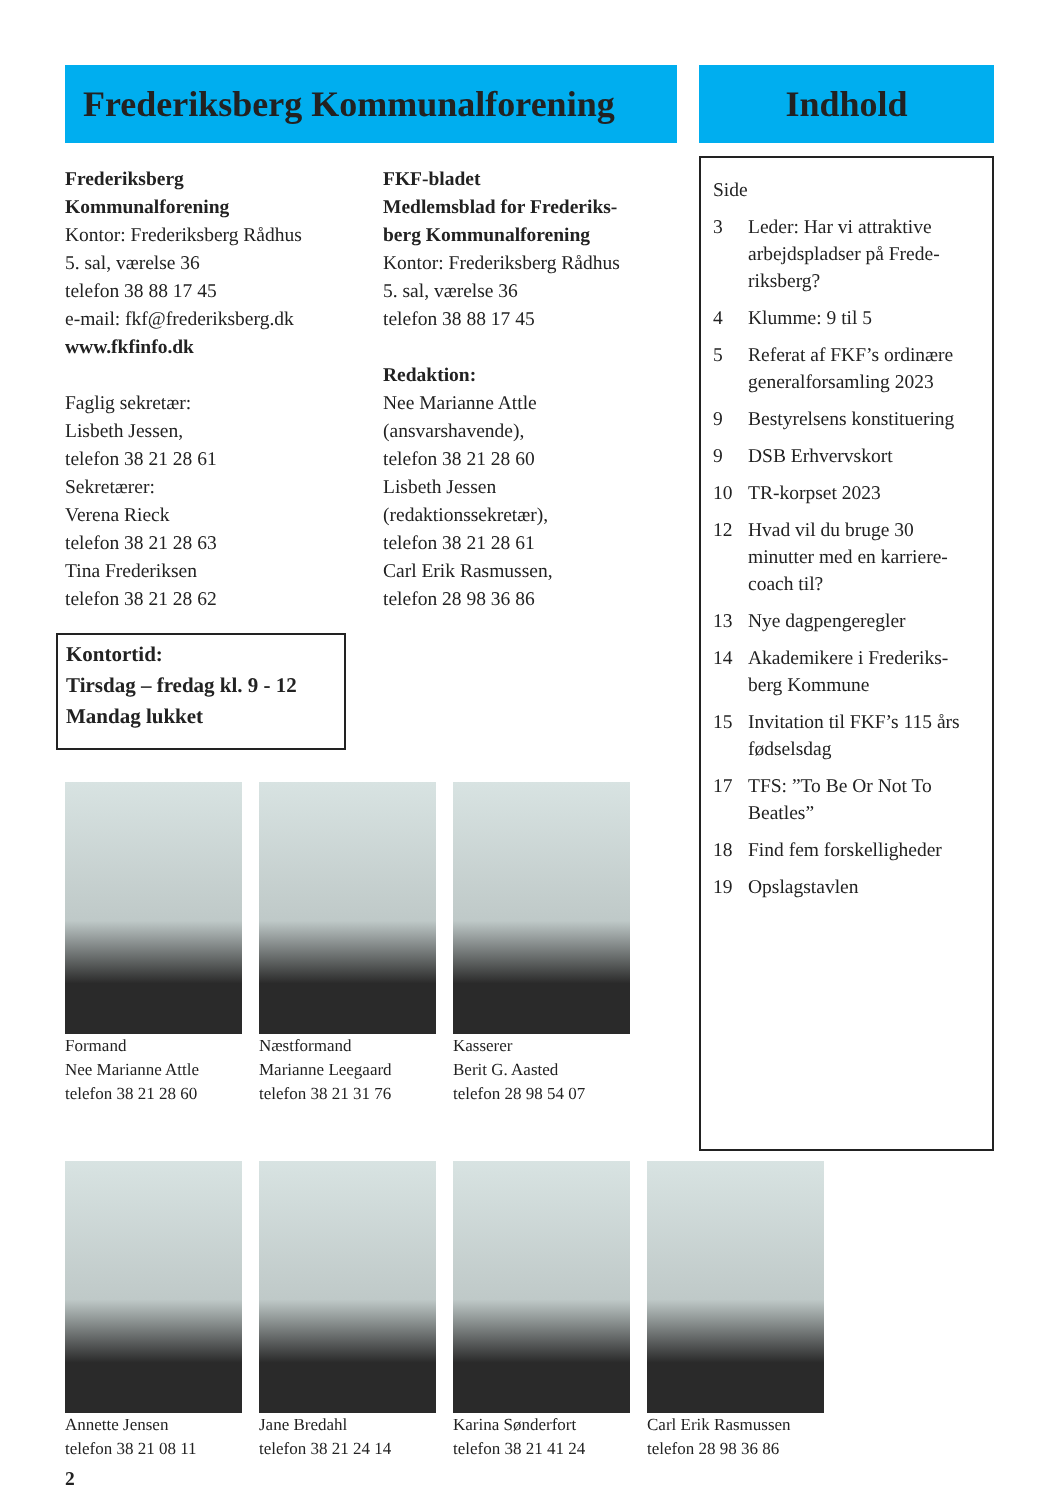Frederiksberg Kommunalforening
Frederiksberg
Kommunalforening
Kontor: Frederiksberg Rådhus
5. sal, værelse 36
telefon 38 88 17 45
e-mail: fkf@frederiksberg.dk
www.fkfinfo.dk
Faglig sekretær:
Lisbeth Jessen,
telefon 38 21 28 61
Sekretærer:
Verena Rieck
telefon 38 21 28 63
Tina Frederiksen
telefon 38 21 28 62
Kontortid:
Tirsdag – fredag kl. 9 - 12
Mandag lukket
FKF-bladet
Medlemsblad for Frederiks-
berg Kommunalforening
Kontor: Frederiksberg Rådhus
5. sal, værelse 36
telefon 38 88 17 45
Redaktion:
Nee Marianne Attle
(ansvarshavende),
telefon 38 21 28 60
Lisbeth Jessen
(redaktionssekretær),
telefon 38 21 28 61
Carl Erik Rasmussen,
telefon 28 98 36 86
Formand
Nee Marianne Attle
telefon 38 21 28 60
Næstformand
Marianne Leegaard
telefon 38 21 31 76
Kasserer
Berit G. Aasted
telefon 28 98 54 07
Indhold
Side
3 Leder: Har vi attraktive arbejdspladser på Frede-riksberg?
4 Klumme: 9 til 5
5 Referat af FKF’s ordinære generalforsamling 2023
9 Bestyrelsens konstituering
9 DSB Erhvervskort
10 TR-korpset 2023
12 Hvad vil du bruge 30 minutter med en karriere-coach til?
13 Nye dagpengeregler
14 Akademikere i Frederiks-berg Kommune
15 Invitation til FKF’s 115 års fødselsdag
17 TFS: ”To Be Or Not To Beatles”
18 Find fem forskelligheder
19 Opslagstavlen
Annette Jensen
telefon 38 21 08 11
Jane Bredahl
telefon 38 21 24 14
Karina Sønderfort
telefon 38 21 41 24
Carl Erik Rasmussen
telefon 28 98 36 86
2